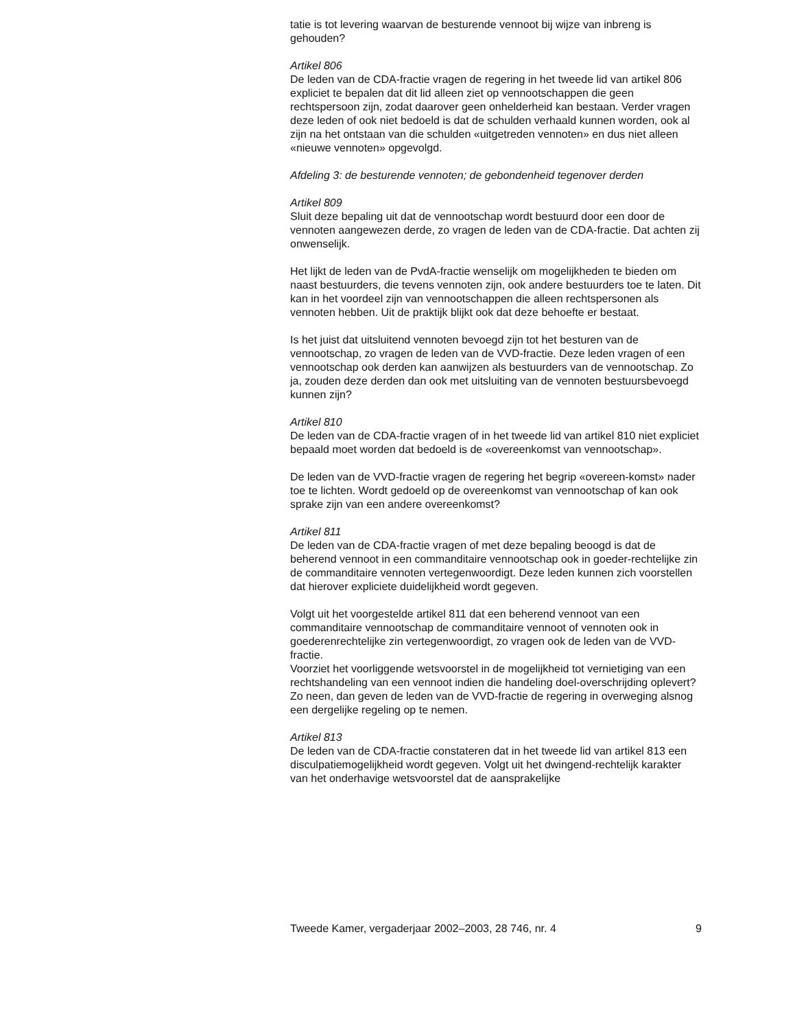tatie is tot levering waarvan de besturende vennoot bij wijze van inbreng is gehouden?
Artikel 806
De leden van de CDA-fractie vragen de regering in het tweede lid van artikel 806 expliciet te bepalen dat dit lid alleen ziet op vennootschappen die geen rechtspersoon zijn, zodat daarover geen onhelderheid kan bestaan. Verder vragen deze leden of ook niet bedoeld is dat de schulden verhaald kunnen worden, ook al zijn na het ontstaan van die schulden «uitgetreden vennoten» en dus niet alleen «nieuwe vennoten» opgevolgd.
Afdeling 3: de besturende vennoten; de gebondenheid tegenover derden
Artikel 809
Sluit deze bepaling uit dat de vennootschap wordt bestuurd door een door de vennoten aangewezen derde, zo vragen de leden van de CDA-fractie. Dat achten zij onwenselijk.
Het lijkt de leden van de PvdA-fractie wenselijk om mogelijkheden te bieden om naast bestuurders, die tevens vennoten zijn, ook andere bestuurders toe te laten. Dit kan in het voordeel zijn van vennootschappen die alleen rechtspersonen als vennoten hebben. Uit de praktijk blijkt ook dat deze behoefte er bestaat.
Is het juist dat uitsluitend vennoten bevoegd zijn tot het besturen van de vennootschap, zo vragen de leden van de VVD-fractie. Deze leden vragen of een vennootschap ook derden kan aanwijzen als bestuurders van de vennootschap. Zo ja, zouden deze derden dan ook met uitsluiting van de vennoten bestuursbevoegd kunnen zijn?
Artikel 810
De leden van de CDA-fractie vragen of in het tweede lid van artikel 810 niet expliciet bepaald moet worden dat bedoeld is de «overeenkomst van vennootschap».
De leden van de VVD-fractie vragen de regering het begrip «overeen-komst» nader toe te lichten. Wordt gedoeld op de overeenkomst van vennootschap of kan ook sprake zijn van een andere overeenkomst?
Artikel 811
De leden van de CDA-fractie vragen of met deze bepaling beoogd is dat de beherend vennoot in een commanditaire vennootschap ook in goeder-rechtelijke zin de commanditaire vennoten vertegenwoordigt. Deze leden kunnen zich voorstellen dat hierover expliciete duidelijkheid wordt gegeven.
Volgt uit het voorgestelde artikel 811 dat een beherend vennoot van een commanditaire vennootschap de commanditaire vennoot of vennoten ook in goederenrechtelijke zin vertegenwoordigt, zo vragen ook de leden van de VVD-fractie.
Voorziet het voorliggende wetsvoorstel in de mogelijkheid tot vernietiging van een rechtshandeling van een vennoot indien die handeling doel-overschrijding oplevert? Zo neen, dan geven de leden van de VVD-fractie de regering in overweging alsnog een dergelijke regeling op te nemen.
Artikel 813
De leden van de CDA-fractie constateren dat in het tweede lid van artikel 813 een disculpatiemogelijkheid wordt gegeven. Volgt uit het dwingend-rechtelijk karakter van het onderhavige wetsvoorstel dat de aansprakelijke
Tweede Kamer, vergaderjaar 2002–2003, 28 746, nr. 4 9